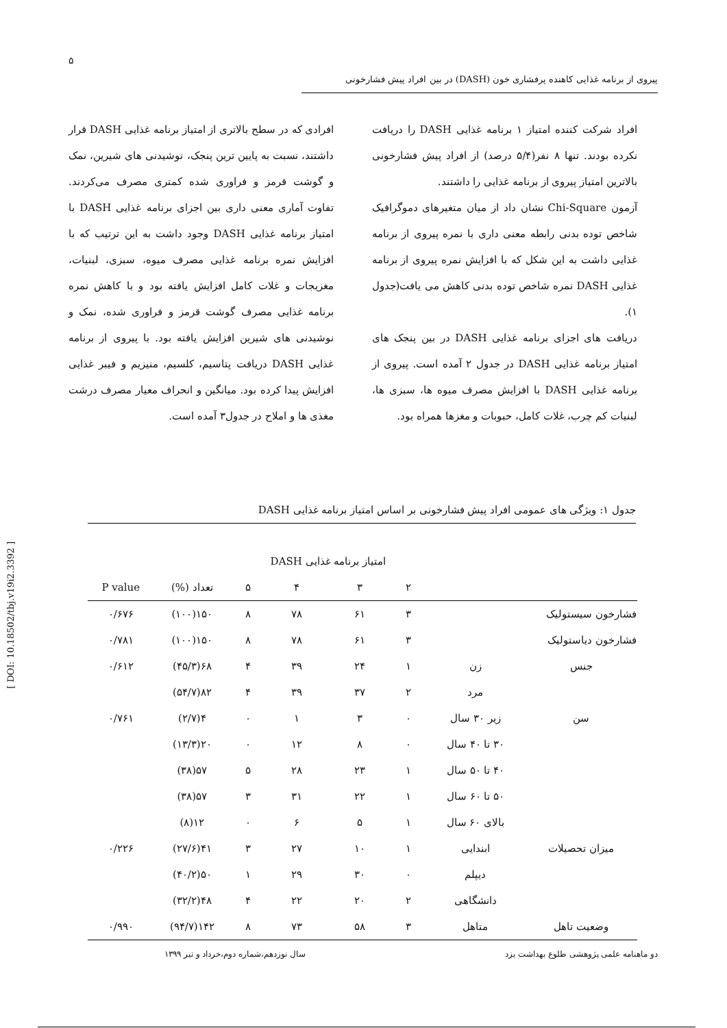[ DOI: 10.18502/tbj.v19i2.3392 ]
۵
پیروی از برنامه غذایی کاهنده پرفشاری خون (DASH) در بین افراد پیش فشارخونی
افراد شرکت کننده امتیاز ۱ برنامه غذایی DASH را دریافت نکرده بودند. تنها ۸ نفر(۵/۴ درصد) از افراد پیش فشارخونی بالاترین امتیاز پیروی از برنامه غذایی را داشتند.
آزمون Chi-Square نشان داد از میان متغیرهای دموگرافیک شاخص توده بدنی رابطه معنی داری با نمره پیروی از برنامه غذایی داشت به این شکل که با افزایش نمره پیروی از برنامه غذایی DASH نمره شاخص توده بدنی کاهش می یافت(جدول ۱).
دریافت های اجزای برنامه غذایی DASH در بین پنجک های امتیاز برنامه غذایی DASH در جدول ۲ آمده است. پیروی از برنامه غذایی DASH با افزایش مصرف میوه ها، سبزی ها، لبنیات کم چرب، غلات کامل، حبوبات و مغزها همراه بود.
افرادی که در سطح بالاتری از امتیاز برنامه غذایی DASH قرار داشتند، نسبت به پایین ترین پنجک، نوشیدنی های شیرین، نمک و گوشت قرمز و فراوری شده کمتری مصرف می‌کردند. تفاوت آماری معنی داری بین اجزای برنامه غذایی DASH با امتیاز برنامه غذایی DASH وجود داشت به این ترتیب که با افزایش نمره برنامه غذایی مصرف میوه، سبزی، لبنیات، مغزیجات و غلات کامل افزایش یافته بود و با کاهش نمره برنامه غذایی مصرف گوشت قرمز و فراوری شده، نمک و نوشیدنی های شیرین افزایش یافته بود. با پیروی از برنامه غذایی DASH دریافت پتاسیم، کلسیم، منیزیم و فیبر غذایی افزایش پیدا کرده بود. میانگین و انحراف معیار مصرف درشت مغذی ها و املاح در جدول۳ آمده است.
جدول ۱: ویژگی های عمومی افراد پیش فشارخونی بر اساس امتیاز برنامه غذایی DASH
| | | امتیاز برنامه غذایی DASH | | | | | |
| --- | --- | --- | --- | --- | --- | --- | --- |
| | | ۲ | ۳ | ۴ | ۵ | تعداد (%) | P value |
| فشارخون سیستولیک | | ۳ | ۶۱ | ۷۸ | ۸ | ۱۵۰(۱۰۰) | ۰/۶۷۶ |
| فشارخون دیاستولیک | | ۳ | ۶۱ | ۷۸ | ۸ | ۱۵۰(۱۰۰) | ۰/۷۸۱ |
| جنس | زن | ۱ | ۲۴ | ۳۹ | ۴ | ۶۸(۴۵/۳) | ۰/۶۱۲ |
| | مرد | ۲ | ۳۷ | ۳۹ | ۴ | ۸۲(۵۴/۷) | |
| سن | زیر ۳۰ سال | ۰ | ۳ | ۱ | ۰ | ۴(۲/۷) | ۰/۷۶۱ |
| | ۳۰ تا ۴۰ سال | ۰ | ۸ | ۱۲ | ۰ | ۲۰(۱۳/۳) | |
| | ۴۰ تا ۵۰ سال | ۱ | ۲۳ | ۲۸ | ۵ | ۵۷(۳۸) | |
| | ۵۰ تا ۶۰ سال | ۱ | ۲۲ | ۳۱ | ۳ | ۵۷(۳۸) | |
| | بالای ۶۰ سال | ۱ | ۵ | ۶ | ۰ | ۱۲(۸) | |
| میزان تحصیلات | ابندایی | ۱ | ۱۰ | ۲۷ | ۳ | ۴۱(۲۷/۶) | ۰/۲۲۶ |
| | دیپلم | ۰ | ۳۰ | ۲۹ | ۱ | ۵۰(۴۰/۲) | |
| | دانشگاهی | ۲ | ۲۰ | ۲۲ | ۴ | ۴۸(۳۲/۲) | |
| وضعیت تاهل | متاهل | ۳ | ۵۸ | ۷۳ | ۸ | ۱۴۲(۹۴/۷) | ۰/۹۹۰ |
دو ماهنامه علمی پژوهشی طلوع بهداشت یزد سال نوزدهم،شماره دوم،خرداد و تیر ۱۳۹۹